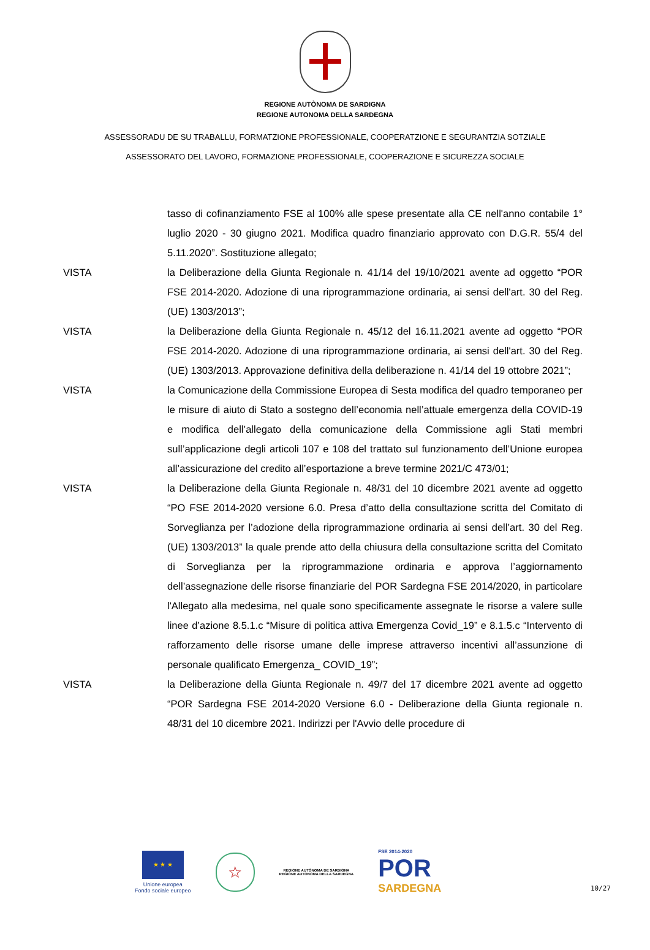REGIONE AUTÒNOMA DE SARDIGNA
REGIONE AUTONOMA DELLA SARDEGNA
ASSESSORADU DE SU TRABALLU, FORMATZIONE PROFESSIONALE, COOPERATZIONE E SEGURANTZIA SOTZIALE
ASSESSORATO DEL LAVORO, FORMAZIONE PROFESSIONALE, COOPERAZIONE E SICUREZZA SOCIALE
tasso di cofinanziamento FSE al 100% alle spese presentate alla CE nell'anno contabile 1° luglio 2020 - 30 giugno 2021. Modifica quadro finanziario approvato con D.G.R. 55/4 del 5.11.2020”. Sostituzione allegato;
VISTA la Deliberazione della Giunta Regionale n. 41/14 del 19/10/2021 avente ad oggetto “POR FSE 2014-2020. Adozione di una riprogrammazione ordinaria, ai sensi dell'art. 30 del Reg. (UE) 1303/2013”;
VISTA la Deliberazione della Giunta Regionale n. 45/12 del 16.11.2021 avente ad oggetto “POR FSE 2014-2020. Adozione di una riprogrammazione ordinaria, ai sensi dell'art. 30 del Reg. (UE) 1303/2013. Approvazione definitiva della deliberazione n. 41/14 del 19 ottobre 2021”;
VISTA la Comunicazione della Commissione Europea di Sesta modifica del quadro temporaneo per le misure di aiuto di Stato a sostegno dell’economia nell’attuale emergenza della COVID-19 e modifica dell’allegato della comunicazione della Commissione agli Stati membri sull’applicazione degli articoli 107 e 108 del trattato sul funzionamento dell’Unione europea all’assicurazione del credito all’esportazione a breve termine 2021/C 473/01;
VISTA la Deliberazione della Giunta Regionale n. 48/31 del 10 dicembre 2021 avente ad oggetto “PO FSE 2014-2020 versione 6.0. Presa d’atto della consultazione scritta del Comitato di Sorveglianza per l’adozione della riprogrammazione ordinaria ai sensi dell’art. 30 del Reg. (UE) 1303/2013” la quale prende atto della chiusura della consultazione scritta del Comitato di Sorveglianza per la riprogrammazione ordinaria e approva l’aggiornamento dell’assegnazione delle risorse finanziarie del POR Sardegna FSE 2014/2020, in particolare l'Allegato alla medesima, nel quale sono specificamente assegnate le risorse a valere sulle linee d’azione 8.5.1.c “Misure di politica attiva Emergenza Covid_19” e 8.1.5.c “Intervento di rafforzamento delle risorse umane delle imprese attraverso incentivi all’assunzione di personale qualificato Emergenza_ COVID_19”;
VISTA la Deliberazione della Giunta Regionale n. 49/7 del 17 dicembre 2021 avente ad oggetto “POR Sardegna FSE 2014-2020 Versione 6.0 - Deliberazione della Giunta regionale n. 48/31 del 10 dicembre 2021. Indirizzi per l'Avvio delle procedure di
★ ★ ★
Unione europea
Fondo sociale europeo
☆
REGIONE AUTÒNOMA DE SARDIGNA
REGIONE AUTONOMA DELLA SARDEGNA
FSE 2014-2020
POR
SARDEGNA
10/27